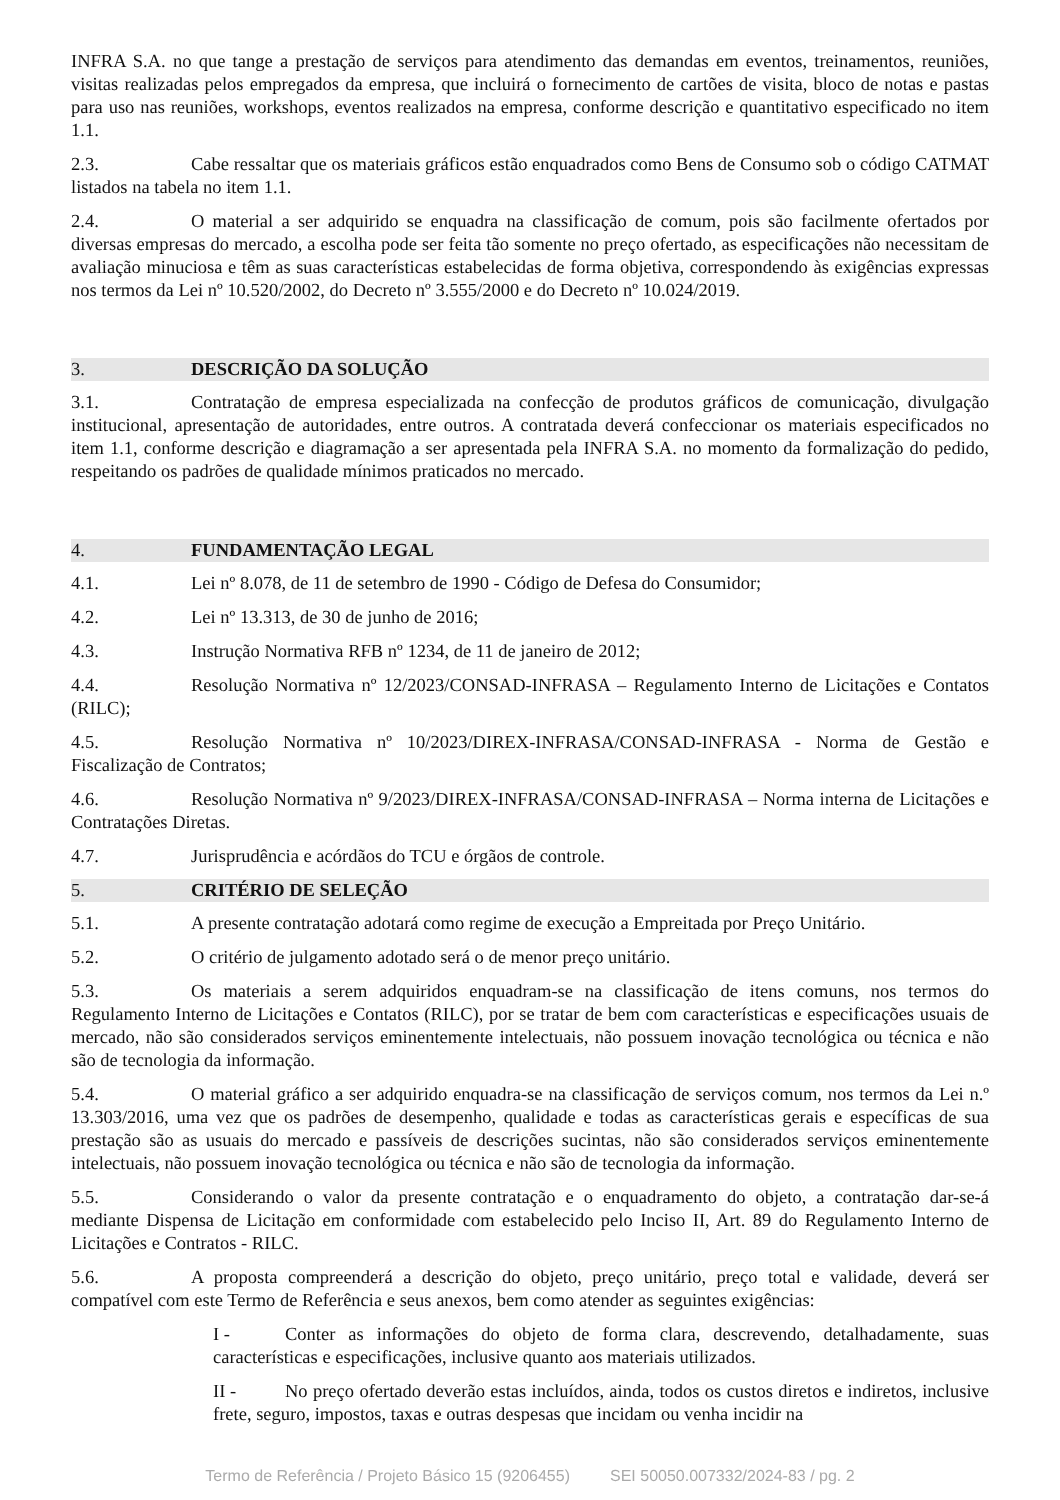INFRA S.A. no que tange a prestação de serviços para atendimento das demandas em eventos, treinamentos, reuniões, visitas realizadas pelos empregados da empresa, que incluirá o fornecimento de cartões de visita, bloco de notas e pastas para uso nas reuniões, workshops, eventos realizados na empresa, conforme descrição e quantitativo especificado no item 1.1.
2.3. Cabe ressaltar que os materiais gráficos estão enquadrados como Bens de Consumo sob o código CATMAT listados na tabela no item 1.1.
2.4. O material a ser adquirido se enquadra na classificação de comum, pois são facilmente ofertados por diversas empresas do mercado, a escolha pode ser feita tão somente no preço ofertado, as especificações não necessitam de avaliação minuciosa e têm as suas características estabelecidas de forma objetiva, correspondendo às exigências expressas nos termos da Lei nº 10.520/2002, do Decreto nº 3.555/2000 e do Decreto nº 10.024/2019.
3. DESCRIÇÃO DA SOLUÇÃO
3.1. Contratação de empresa especializada na confecção de produtos gráficos de comunicação, divulgação institucional, apresentação de autoridades, entre outros. A contratada deverá confeccionar os materiais especificados no item 1.1, conforme descrição e diagramação a ser apresentada pela INFRA S.A. no momento da formalização do pedido, respeitando os padrões de qualidade mínimos praticados no mercado.
4. FUNDAMENTAÇÃO LEGAL
4.1. Lei nº 8.078, de 11 de setembro de 1990 - Código de Defesa do Consumidor;
4.2. Lei nº 13.313, de 30 de junho de 2016;
4.3. Instrução Normativa RFB nº 1234, de 11 de janeiro de 2012;
4.4. Resolução Normativa nº 12/2023/CONSAD-INFRASA – Regulamento Interno de Licitações e Contatos (RILC);
4.5. Resolução Normativa nº 10/2023/DIREX-INFRASA/CONSAD-INFRASA - Norma de Gestão e Fiscalização de Contratos;
4.6. Resolução Normativa nº 9/2023/DIREX-INFRASA/CONSAD-INFRASA – Norma interna de Licitações e Contratações Diretas.
4.7. Jurisprudência e acórdãos do TCU e órgãos de controle.
5. CRITÉRIO DE SELEÇÃO
5.1. A presente contratação adotará como regime de execução a Empreitada por Preço Unitário.
5.2. O critério de julgamento adotado será o de menor preço unitário.
5.3. Os materiais a serem adquiridos enquadram-se na classificação de itens comuns, nos termos do Regulamento Interno de Licitações e Contatos (RILC), por se tratar de bem com características e especificações usuais de mercado, não são considerados serviços eminentemente intelectuais, não possuem inovação tecnológica ou técnica e não são de tecnologia da informação.
5.4. O material gráfico a ser adquirido enquadra-se na classificação de serviços comum, nos termos da Lei n.º 13.303/2016, uma vez que os padrões de desempenho, qualidade e todas as características gerais e específicas de sua prestação são as usuais do mercado e passíveis de descrições sucintas, não são considerados serviços eminentemente intelectuais, não possuem inovação tecnológica ou técnica e não são de tecnologia da informação.
5.5. Considerando o valor da presente contratação e o enquadramento do objeto, a contratação dar-se-á mediante Dispensa de Licitação em conformidade com estabelecido pelo Inciso II, Art. 89 do Regulamento Interno de Licitações e Contratos - RILC.
5.6. A proposta compreenderá a descrição do objeto, preço unitário, preço total e validade, deverá ser compatível com este Termo de Referência e seus anexos, bem como atender as seguintes exigências:
I - Conter as informações do objeto de forma clara, descrevendo, detalhadamente, suas características e especificações, inclusive quanto aos materiais utilizados.
II - No preço ofertado deverão estas incluídos, ainda, todos os custos diretos e indiretos, inclusive frete, seguro, impostos, taxas e outras despesas que incidam ou venha incidir na
Termo de Referência / Projeto Básico 15 (9206455) SEI 50050.007332/2024-83 / pg. 2